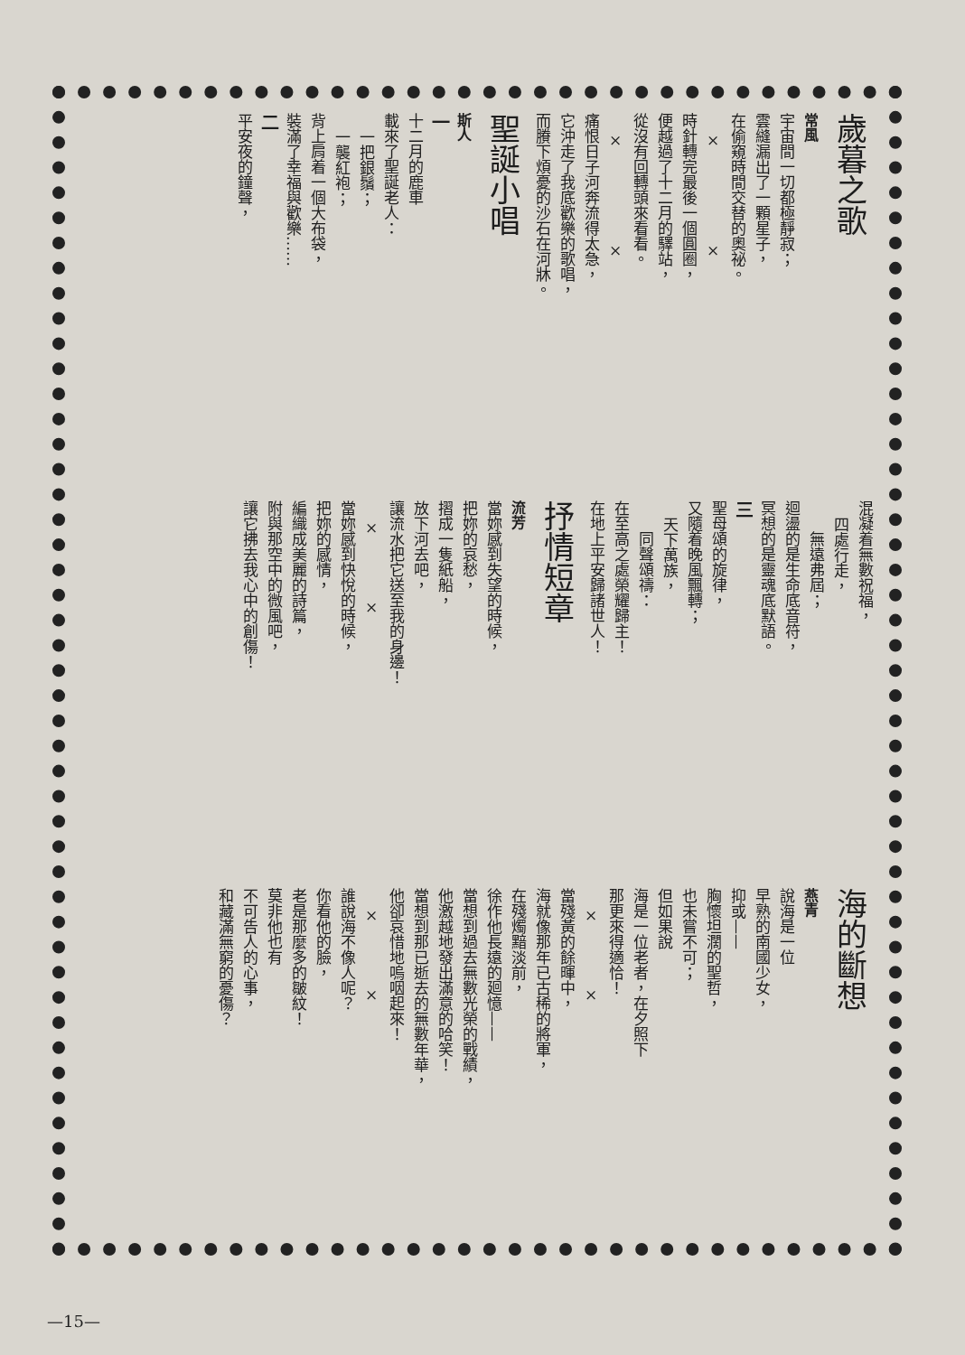歲暮之歌
常風
宇宙間一切都極靜寂；
雲縫漏出了一顆星子，
在偷窺時間交替的奧祕。
×　　　　　　×
時針轉完最後一個圓圈，
便越過了十二月的驛站，
從沒有回轉頭來看看。
×　　　　　　×
痛恨日子河奔流得太急，
它沖走了我底歡樂的歌唱，
而賸下煩憂的沙石在河牀。
聖誕小唱
斯人
一
十二月的鹿車
載來了聖誕老人：
一把銀鬚；
一襲紅袍；
背上肩着一個大布袋，
裝滿了幸福與歡樂……
二
平安夜的鐘聲，
混凝着無數祝福，
四處行走，
無遠弗屆；
迴盪的是生命底音符，
冥想的是靈魂底默語。
三
聖母頌的旋律，
又隨着晚風飄轉；
天下萬族，
同聲頌禱：
在至高之處榮耀歸主！
在地上平安歸諸世人！
抒情短章
流芳
當妳感到失望的時候，
把妳的哀愁，
摺成一隻紙船，
放下河去吧，
讓流水把它送至我的身邊！
×　　　　×
當妳感到快悅的時候，
把妳的感情，
編織成美麗的詩篇，
附與那空中的微風吧，
讓它拂去我心中的創傷！
海的斷想
燕青
說海是一位
早熟的南國少女，
抑或——
胸懷坦濶的聖哲，
也未嘗不可；
但如果說
海是一位老者，在夕照下
那更來得適恰！
×　　　　×
當殘黃的餘暉中，
海就像那年已古稀的將軍，
在殘燭黯淡前，
徐作他長遠的廻憶——
當想到過去無數光榮的戰績，
他激越地發出滿意的哈笑！
當想到那已逝去的無數年華，
他卻哀惜地嗚咽起來！
×　　　　×
誰說海不像人呢？
你看他的臉，
老是那麼多的皺紋！
莫非他也有
不可告人的心事，
和藏滿無窮的憂傷？
—15—